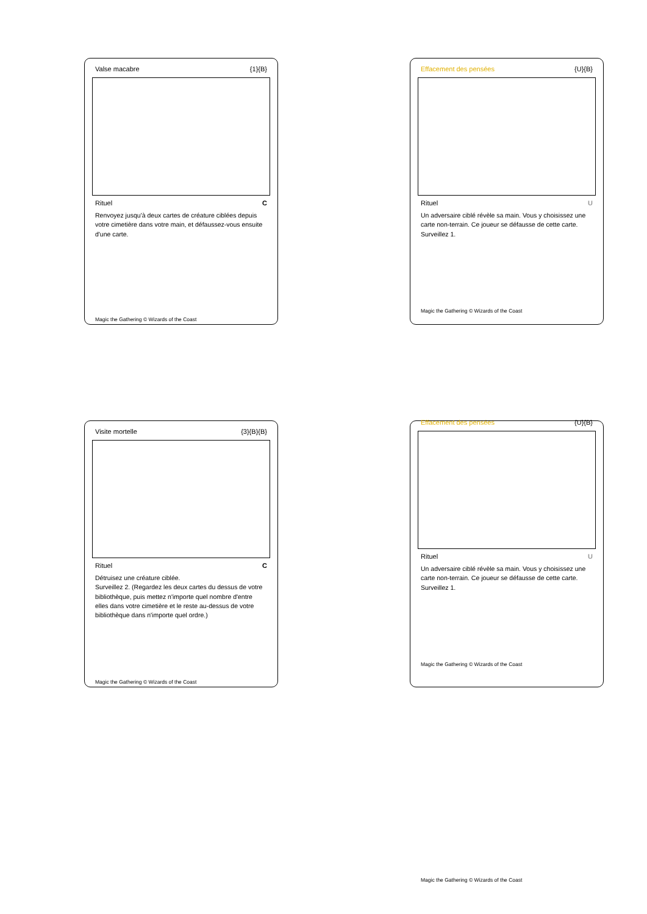Valse macabre {1}{B}
Rituel C
Renvoyez jusqu'à deux cartes de créature ciblées depuis votre cimetière dans votre main, et défaussez-vous ensuite d'une carte.
Magic the Gathering © Wizards of the Coast
Effacement des pensées {U}{B}
Rituel U
Un adversaire ciblé révèle sa main. Vous y choisissez une carte non-terrain. Ce joueur se défausse de cette carte.
Surveillez 1.
Magic the Gathering © Wizards of the Coast
Visite mortelle {3}{B}{B}
Rituel C
Détruisez une créature ciblée.
Surveillez 2. (Regardez les deux cartes du dessus de votre bibliothèque, puis mettez n'importe quel nombre d'entre elles dans votre cimetière et le reste au-dessus de votre bibliothèque dans n'importe quel ordre.)
Magic the Gathering © Wizards of the Coast
Effacement des pensées {U}{B}
Rituel U
Un adversaire ciblé révèle sa main. Vous y choisissez une carte non-terrain. Ce joueur se défausse de cette carte.
Surveillez 1.
Magic the Gathering © Wizards of the Coast
Magic the Gathering © Wizards of the Coast